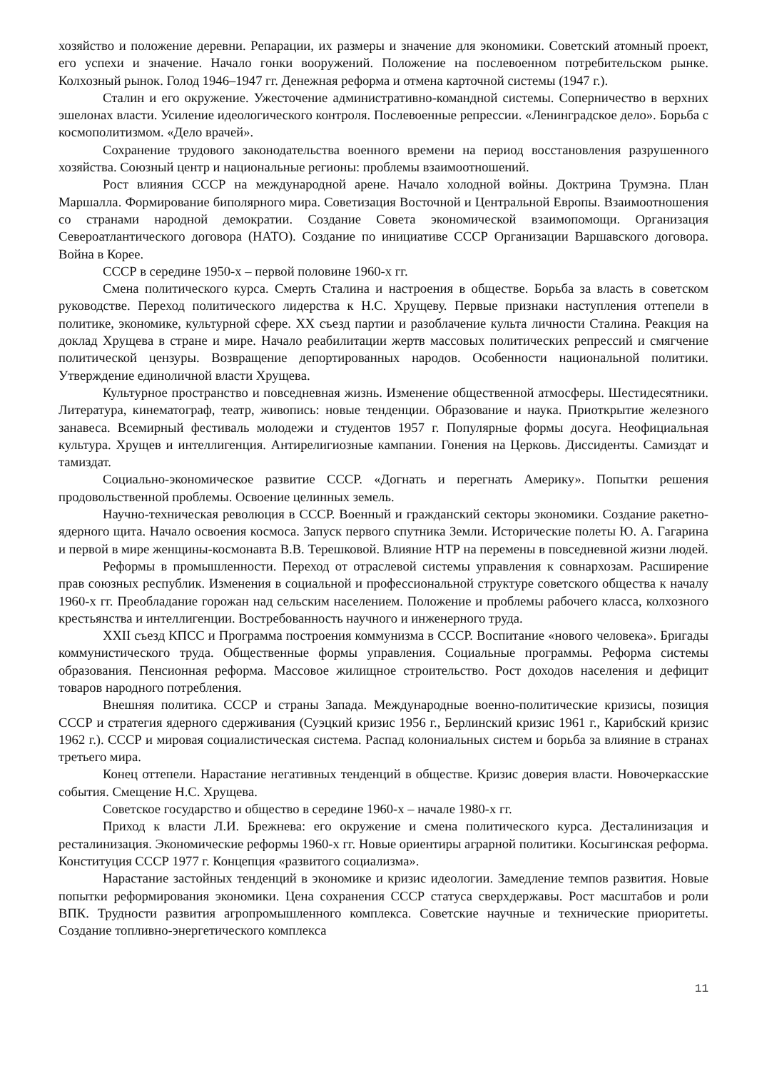хозяйство и положение деревни. Репарации, их размеры и значение для экономики. Советский атомный проект, его успехи и значение. Начало гонки вооружений. Положение на послевоенном потребительском рынке. Колхозный рынок. Голод 1946–1947 гг. Денежная реформа и отмена карточной системы (1947 г.).
Сталин и его окружение. Ужесточение административно-командной системы. Соперничество в верхних эшелонах власти. Усиление идеологического контроля. Послевоенные репрессии. «Ленинградское дело». Борьба с космополитизмом. «Дело врачей».
Сохранение трудового законодательства военного времени на период восстановления разрушенного хозяйства. Союзный центр и национальные регионы: проблемы взаимоотношений.
Рост влияния СССР на международной арене. Начало холодной войны. Доктрина Трумэна. План Маршалла. Формирование биполярного мира. Советизация Восточной и Центральной Европы. Взаимоотношения со странами народной демократии. Создание Совета экономической взаимопомощи. Организация Североатлантического договора (НАТО). Создание по инициативе СССР Организации Варшавского договора. Война в Корее.
СССР в середине 1950-х – первой половине 1960-х гг.
Смена политического курса. Смерть Сталина и настроения в обществе. Борьба за власть в советском руководстве. Переход политического лидерства к Н.С. Хрущеву. Первые признаки наступления оттепели в политике, экономике, культурной сфере. XX съезд партии и разоблачение культа личности Сталина. Реакция на доклад Хрущева в стране и мире. Начало реабилитации жертв массовых политических репрессий и смягчение политической цензуры. Возвращение депортированных народов. Особенности национальной политики. Утверждение единоличной власти Хрущева.
Культурное пространство и повседневная жизнь. Изменение общественной атмосферы. Шестидесятники. Литература, кинематограф, театр, живопись: новые тенденции. Образование и наука. Приоткрытие железного занавеса. Всемирный фестиваль молодежи и студентов 1957 г. Популярные формы досуга. Неофициальная культура. Хрущев и интеллигенция. Антирелигиозные кампании. Гонения на Церковь. Диссиденты. Самиздат и тамиздат.
Социально-экономическое развитие СССР. «Догнать и перегнать Америку». Попытки решения продовольственной проблемы. Освоение целинных земель.
Научно-техническая революция в СССР. Военный и гражданский секторы экономики. Создание ракетно-ядерного щита. Начало освоения космоса. Запуск первого спутника Земли. Исторические полеты Ю. А. Гагарина и первой в мире женщины-космонавта В.В. Терешковой. Влияние НТР на перемены в повседневной жизни людей.
Реформы в промышленности. Переход от отраслевой системы управления к совнархозам. Расширение прав союзных республик. Изменения в социальной и профессиональной структуре советского общества к началу 1960-х гг. Преобладание горожан над сельским населением. Положение и проблемы рабочего класса, колхозного крестьянства и интеллигенции. Востребованность научного и инженерного труда.
XXII съезд КПСС и Программа построения коммунизма в СССР. Воспитание «нового человека». Бригады коммунистического труда. Общественные формы управления. Социальные программы. Реформа системы образования. Пенсионная реформа. Массовое жилищное строительство. Рост доходов населения и дефицит товаров народного потребления.
Внешняя политика. СССР и страны Запада. Международные военно-политические кризисы, позиция СССР и стратегия ядерного сдерживания (Суэцкий кризис 1956 г., Берлинский кризис 1961 г., Карибский кризис 1962 г.). СССР и мировая социалистическая система. Распад колониальных систем и борьба за влияние в странах третьего мира.
Конец оттепели. Нарастание негативных тенденций в обществе. Кризис доверия власти. Новочеркасские события. Смещение Н.С. Хрущева.
Советское государство и общество в середине 1960-х – начале 1980-х гг.
Приход к власти Л.И. Брежнева: его окружение и смена политического курса. Десталинизация и ресталинизация. Экономические реформы 1960-х гг. Новые ориентиры аграрной политики. Косыгинская реформа. Конституция СССР 1977 г. Концепция «развитого социализма».
Нарастание застойных тенденций в экономике и кризис идеологии. Замедление темпов развития. Новые попытки реформирования экономики. Цена сохранения СССР статуса сверхдержавы. Рост масштабов и роли ВПК. Трудности развития агропромышленного комплекса. Советские научные и технические приоритеты. Создание топливно-энергетического комплекса
11